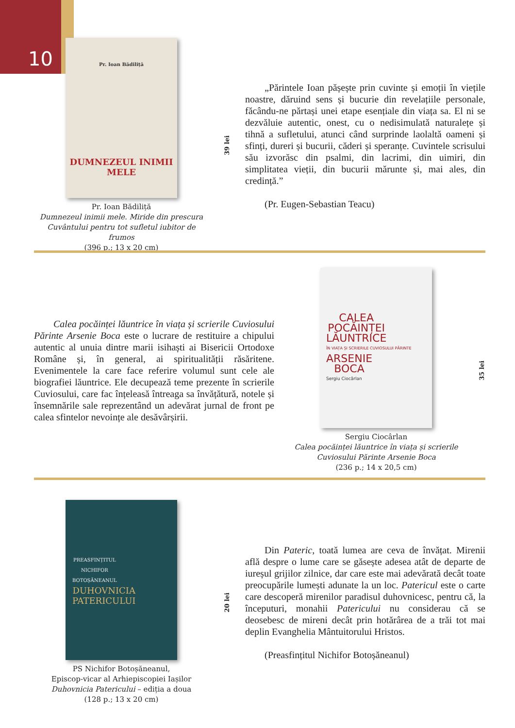10
Pr. Ioan Bădiliță
DUMNEZEUL INIMII MELE
Pr. Ioan Bădiliță
Dumnezeul inimii mele. Miride din prescura Cuvântului pentru tot sufletul iubitor de frumos
(396 p.; 13 x 20 cm)
39 lei
„Părintele Ioan pășește prin cuvinte și emoții în viețile noastre, dăruind sens și bucurie din revelațiile personale, făcându-ne părtași unei etape esențiale din viața sa. El ni se dezvăluie autentic, onest, cu o nedisimulată naturalețe și tihnă a sufletului, atunci când surprinde laolaltă oameni și sfinți, dureri și bucurii, căderi și speranțe. Cuvintele scrisului său izvorăsc din psalmi, din lacrimi, din uimiri, din simplitatea vieții, din bucurii mărunte și, mai ales, din credință.”
(Pr. Eugen-Sebastian Teacu)
Calea pocăinței lăuntrice în viața și scrierile Cuviosului Părinte Arsenie Boca este o lucrare de restituire a chipului autentic al unuia dintre marii isihaști ai Bisericii Ortodoxe Române și, în general, ai spiritualității răsăritene. Evenimentele la care face referire volumul sunt cele ale biografiei lăuntrice. Ele decupează teme prezente în scrierile Cuviosului, care fac înțeleasă întreaga sa învățătură, notele și însemnările sale reprezentând un adevărat jurnal de front pe calea sfintelor nevoințe ale desăvârșirii.
CALEA
POCĂINȚEI
LĂUNTRICE
ÎN VIAȚA ȘI SCRIERILE CUVIOSULUI PĂRINTE
ARSENIE
BOCA
Sergiu Ciocârlan
Sergiu Ciocârlan
Calea pocăinței lăuntrice în viața și scrierile Cuviosului Părinte Arsenie Boca
(236 p.; 14 x 20,5 cm)
35 lei
PREASFINȚITUL
NICHIFOR
BOTOȘĂNEANUL
DUHOVNICIA
PATERICULUI
PS Nichifor Botoșăneanul,
Episcop-vicar al Arhiepiscopiei Iașilor
Duhovnicia Patericului – ediția a doua
(128 p.; 13 x 20 cm)
20 lei
Din Pateric, toată lumea are ceva de învățat. Mirenii află despre o lume care se găsește adesea atât de departe de iureșul grijilor zilnice, dar care este mai adevărată decât toate preocupările lumești adunate la un loc. Patericul este o carte care descoperă mirenilor paradisul duhovnicesc, pentru că, la începuturi, monahii Patericului nu considerau că se deosebesc de mireni decât prin hotărârea de a trăi tot mai deplin Evanghelia Mântuitorului Hristos.
(Preasfințitul Nichifor Botoșăneanul)